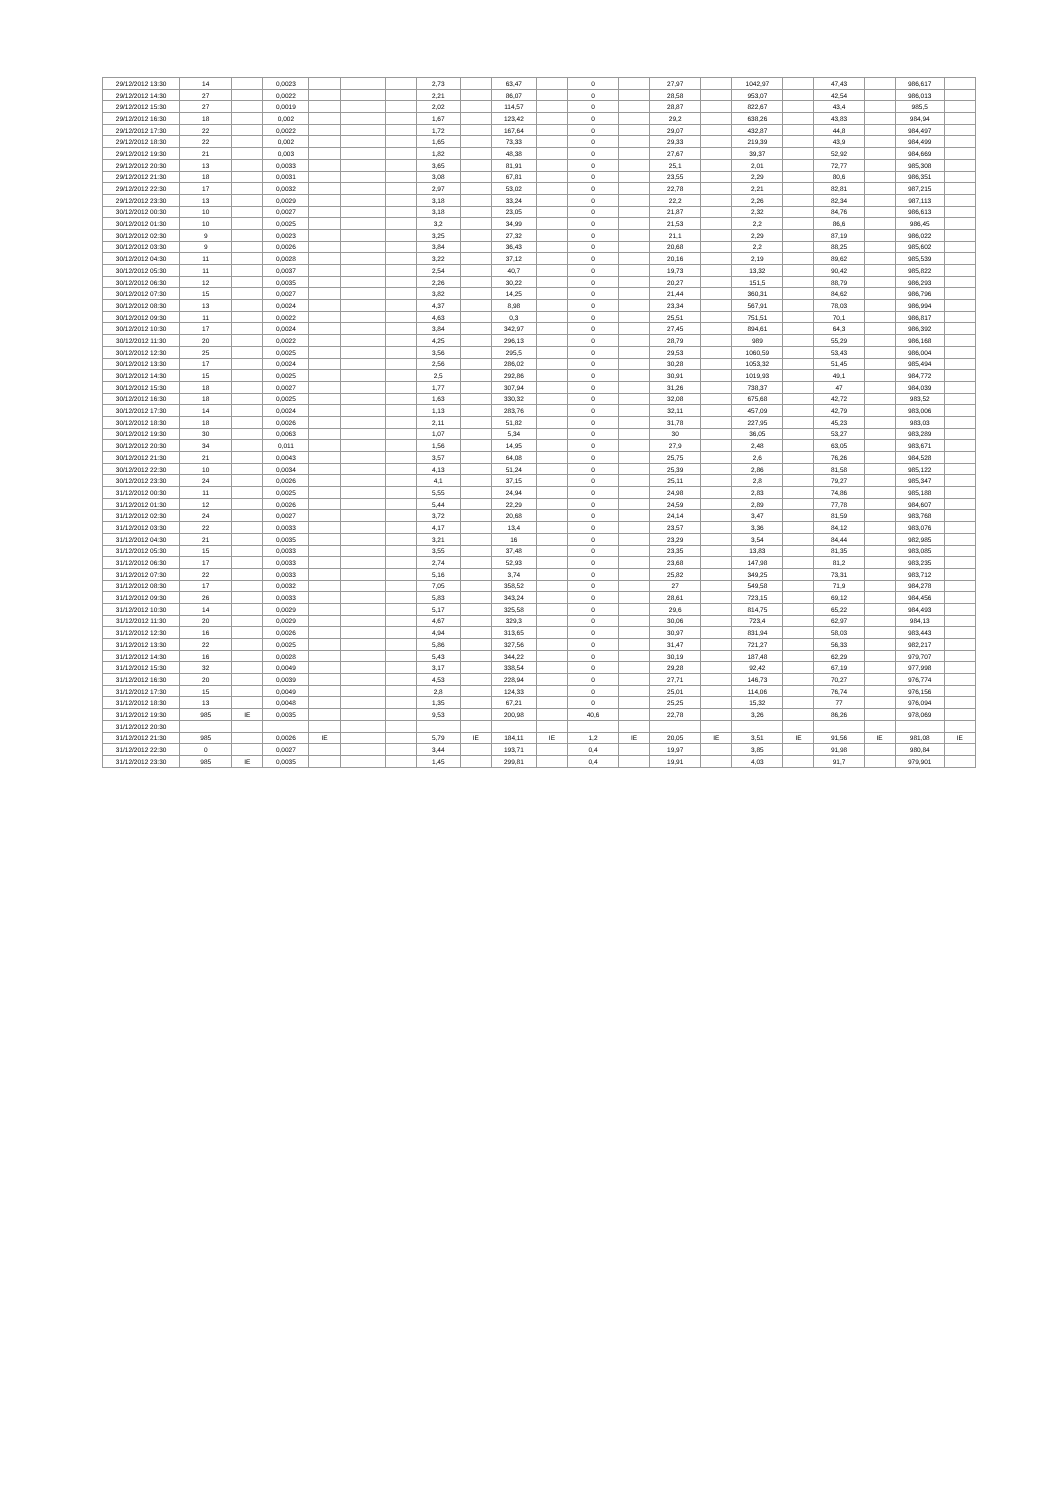| 29/12/2012 13:30 | 14 | | 0,0023 | | | | 2,73 | | 63,47 | | 0 | | 27,97 | | 1042,97 | | 47,43 | | 986,617 | |
| 29/12/2012 14:30 | 27 | | 0,0022 | | | | 2,21 | | 86,07 | | 0 | | 28,58 | | 953,07 | | 42,54 | | 986,013 | |
| 29/12/2012 15:30 | 27 | | 0,0019 | | | | 2,02 | | 114,57 | | 0 | | 28,87 | | 822,67 | | 43,4 | | 985,5 | |
| 29/12/2012 16:30 | 18 | | 0,002 | | | | 1,67 | | 123,42 | | 0 | | 29,2 | | 638,26 | | 43,83 | | 984,94 | |
| 29/12/2012 17:30 | 22 | | 0,0022 | | | | 1,72 | | 167,64 | | 0 | | 29,07 | | 432,87 | | 44,8 | | 984,497 | |
| 29/12/2012 18:30 | 22 | | 0,002 | | | | 1,65 | | 73,33 | | 0 | | 29,33 | | 219,39 | | 43,9 | | 984,499 | |
| 29/12/2012 19:30 | 21 | | 0,003 | | | | 1,82 | | 48,38 | | 0 | | 27,67 | | 39,37 | | 52,92 | | 984,669 | |
| 29/12/2012 20:30 | 13 | | 0,0033 | | | | 3,65 | | 81,91 | | 0 | | 25,1 | | 2,01 | | 72,77 | | 985,308 | |
| 29/12/2012 21:30 | 18 | | 0,0031 | | | | 3,08 | | 67,81 | | 0 | | 23,55 | | 2,29 | | 80,6 | | 986,351 | |
| 29/12/2012 22:30 | 17 | | 0,0032 | | | | 2,97 | | 53,02 | | 0 | | 22,78 | | 2,21 | | 82,81 | | 987,215 | |
| 29/12/2012 23:30 | 13 | | 0,0029 | | | | 3,18 | | 33,24 | | 0 | | 22,2 | | 2,26 | | 82,34 | | 987,113 | |
| 30/12/2012 00:30 | 10 | | 0,0027 | | | | 3,18 | | 23,05 | | 0 | | 21,87 | | 2,32 | | 84,76 | | 986,613 | |
| 30/12/2012 01:30 | 10 | | 0,0025 | | | | 3,2 | | 34,99 | | 0 | | 21,53 | | 2,2 | | 86,6 | | 986,45 | |
| 30/12/2012 02:30 | 9 | | 0,0023 | | | | 3,25 | | 27,32 | | 0 | | 21,1 | | 2,29 | | 87,19 | | 986,022 | |
| 30/12/2012 03:30 | 9 | | 0,0026 | | | | 3,84 | | 36,43 | | 0 | | 20,68 | | 2,2 | | 88,25 | | 985,602 | |
| 30/12/2012 04:30 | 11 | | 0,0028 | | | | 3,22 | | 37,12 | | 0 | | 20,16 | | 2,19 | | 89,62 | | 985,539 | |
| 30/12/2012 05:30 | 11 | | 0,0037 | | | | 2,54 | | 40,7 | | 0 | | 19,73 | | 13,32 | | 90,42 | | 985,822 | |
| 30/12/2012 06:30 | 12 | | 0,0035 | | | | 2,26 | | 30,22 | | 0 | | 20,27 | | 151,5 | | 88,79 | | 986,293 | |
| 30/12/2012 07:30 | 15 | | 0,0027 | | | | 3,82 | | 14,25 | | 0 | | 21,44 | | 360,31 | | 84,62 | | 986,796 | |
| 30/12/2012 08:30 | 13 | | 0,0024 | | | | 4,37 | | 8,98 | | 0 | | 23,34 | | 567,91 | | 78,03 | | 986,994 | |
| 30/12/2012 09:30 | 11 | | 0,0022 | | | | 4,63 | | 0,3 | | 0 | | 25,51 | | 751,51 | | 70,1 | | 986,817 | |
| 30/12/2012 10:30 | 17 | | 0,0024 | | | | 3,84 | | 342,97 | | 0 | | 27,45 | | 894,61 | | 64,3 | | 986,392 | |
| 30/12/2012 11:30 | 20 | | 0,0022 | | | | 4,25 | | 296,13 | | 0 | | 28,79 | | 989 | | 55,29 | | 986,168 | |
| 30/12/2012 12:30 | 25 | | 0,0025 | | | | 3,56 | | 295,5 | | 0 | | 29,53 | | 1060,59 | | 53,43 | | 986,004 | |
| 30/12/2012 13:30 | 17 | | 0,0024 | | | | 2,56 | | 286,02 | | 0 | | 30,28 | | 1053,32 | | 51,45 | | 985,494 | |
| 30/12/2012 14:30 | 15 | | 0,0025 | | | | 2,5 | | 292,86 | | 0 | | 30,91 | | 1019,93 | | 49,1 | | 984,772 | |
| 30/12/2012 15:30 | 18 | | 0,0027 | | | | 1,77 | | 307,94 | | 0 | | 31,26 | | 738,37 | | 47 | | 984,039 | |
| 30/12/2012 16:30 | 18 | | 0,0025 | | | | 1,63 | | 330,32 | | 0 | | 32,08 | | 675,68 | | 42,72 | | 983,52 | |
| 30/12/2012 17:30 | 14 | | 0,0024 | | | | 1,13 | | 283,76 | | 0 | | 32,11 | | 457,09 | | 42,79 | | 983,006 | |
| 30/12/2012 18:30 | 18 | | 0,0026 | | | | 2,11 | | 51,82 | | 0 | | 31,78 | | 227,95 | | 45,23 | | 983,03 | |
| 30/12/2012 19:30 | 30 | | 0,0063 | | | | 1,07 | | 5,34 | | 0 | | 30 | | 36,05 | | 53,27 | | 983,289 | |
| 30/12/2012 20:30 | 34 | | 0,011 | | | | 1,56 | | 14,95 | | 0 | | 27,9 | | 2,48 | | 63,05 | | 983,671 | |
| 30/12/2012 21:30 | 21 | | 0,0043 | | | | 3,57 | | 64,08 | | 0 | | 25,75 | | 2,6 | | 76,26 | | 984,528 | |
| 30/12/2012 22:30 | 10 | | 0,0034 | | | | 4,13 | | 51,24 | | 0 | | 25,39 | | 2,86 | | 81,58 | | 985,122 | |
| 30/12/2012 23:30 | 24 | | 0,0026 | | | | 4,1 | | 37,15 | | 0 | | 25,11 | | 2,8 | | 79,27 | | 985,347 | |
| 31/12/2012 00:30 | 11 | | 0,0025 | | | | 5,55 | | 24,94 | | 0 | | 24,98 | | 2,83 | | 74,86 | | 985,188 | |
| 31/12/2012 01:30 | 12 | | 0,0026 | | | | 5,44 | | 22,29 | | 0 | | 24,59 | | 2,89 | | 77,78 | | 984,607 | |
| 31/12/2012 02:30 | 24 | | 0,0027 | | | | 3,72 | | 20,68 | | 0 | | 24,14 | | 3,47 | | 81,59 | | 983,768 | |
| 31/12/2012 03:30 | 22 | | 0,0033 | | | | 4,17 | | 13,4 | | 0 | | 23,57 | | 3,36 | | 84,12 | | 983,076 | |
| 31/12/2012 04:30 | 21 | | 0,0035 | | | | 3,21 | | 16 | | 0 | | 23,29 | | 3,54 | | 84,44 | | 982,985 | |
| 31/12/2012 05:30 | 15 | | 0,0033 | | | | 3,55 | | 37,48 | | 0 | | 23,35 | | 13,83 | | 81,35 | | 983,085 | |
| 31/12/2012 06:30 | 17 | | 0,0033 | | | | 2,74 | | 52,93 | | 0 | | 23,68 | | 147,98 | | 81,2 | | 983,235 | |
| 31/12/2012 07:30 | 22 | | 0,0033 | | | | 5,16 | | 3,74 | | 0 | | 25,82 | | 349,25 | | 73,31 | | 983,712 | |
| 31/12/2012 08:30 | 17 | | 0,0032 | | | | 7,05 | | 358,52 | | 0 | | 27 | | 549,58 | | 71,9 | | 984,278 | |
| 31/12/2012 09:30 | 26 | | 0,0033 | | | | 5,83 | | 343,24 | | 0 | | 28,61 | | 723,15 | | 69,12 | | 984,456 | |
| 31/12/2012 10:30 | 14 | | 0,0029 | | | | 5,17 | | 325,58 | | 0 | | 29,6 | | 814,75 | | 65,22 | | 984,493 | |
| 31/12/2012 11:30 | 20 | | 0,0029 | | | | 4,67 | | 329,3 | | 0 | | 30,06 | | 723,4 | | 62,97 | | 984,13 | |
| 31/12/2012 12:30 | 16 | | 0,0026 | | | | 4,94 | | 313,65 | | 0 | | 30,97 | | 831,94 | | 58,03 | | 983,443 | |
| 31/12/2012 13:30 | 22 | | 0,0025 | | | | 5,86 | | 327,56 | | 0 | | 31,47 | | 721,27 | | 56,33 | | 982,217 | |
| 31/12/2012 14:30 | 16 | | 0,0028 | | | | 5,43 | | 344,22 | | 0 | | 30,19 | | 187,48 | | 62,29 | | 979,707 | |
| 31/12/2012 15:30 | 32 | | 0,0049 | | | | 3,17 | | 338,54 | | 0 | | 29,28 | | 92,42 | | 67,19 | | 977,998 | |
| 31/12/2012 16:30 | 20 | | 0,0039 | | | | 4,53 | | 228,94 | | 0 | | 27,71 | | 146,73 | | 70,27 | | 976,774 | |
| 31/12/2012 17:30 | 15 | | 0,0049 | | | | 2,8 | | 124,33 | | 0 | | 25,01 | | 114,06 | | 76,74 | | 976,156 | |
| 31/12/2012 18:30 | 13 | | 0,0048 | | | | 1,35 | | 67,21 | | 0 | | 25,25 | | 15,32 | | 77 | | 976,094 | |
| 31/12/2012 19:30 | 985 | IE | 0,0035 | | | | 9,53 | | 200,98 | | 40,6 | | 22,78 | | 3,26 | | 86,26 | | 978,069 | |
| 31/12/2012 20:30 | | | | | | | | | | | | | | | | | | | | |
| 31/12/2012 21:30 | 985 | | 0,0026 | IE | | | 5,79 | IE | 184,11 | IE | 1,2 | IE | 20,05 | IE | 3,51 | IE | 91,56 | IE | 981,08 | IE |
| 31/12/2012 22:30 | 0 | | 0,0027 | | | | 3,44 | | 193,71 | | 0,4 | | 19,97 | | 3,85 | | 91,98 | | 980,84 | |
| 31/12/2012 23:30 | 985 | IE | 0,0035 | | | | 1,45 | | 299,81 | | 0,4 | | 19,91 | | 4,03 | | 91,7 | | 979,901 | |